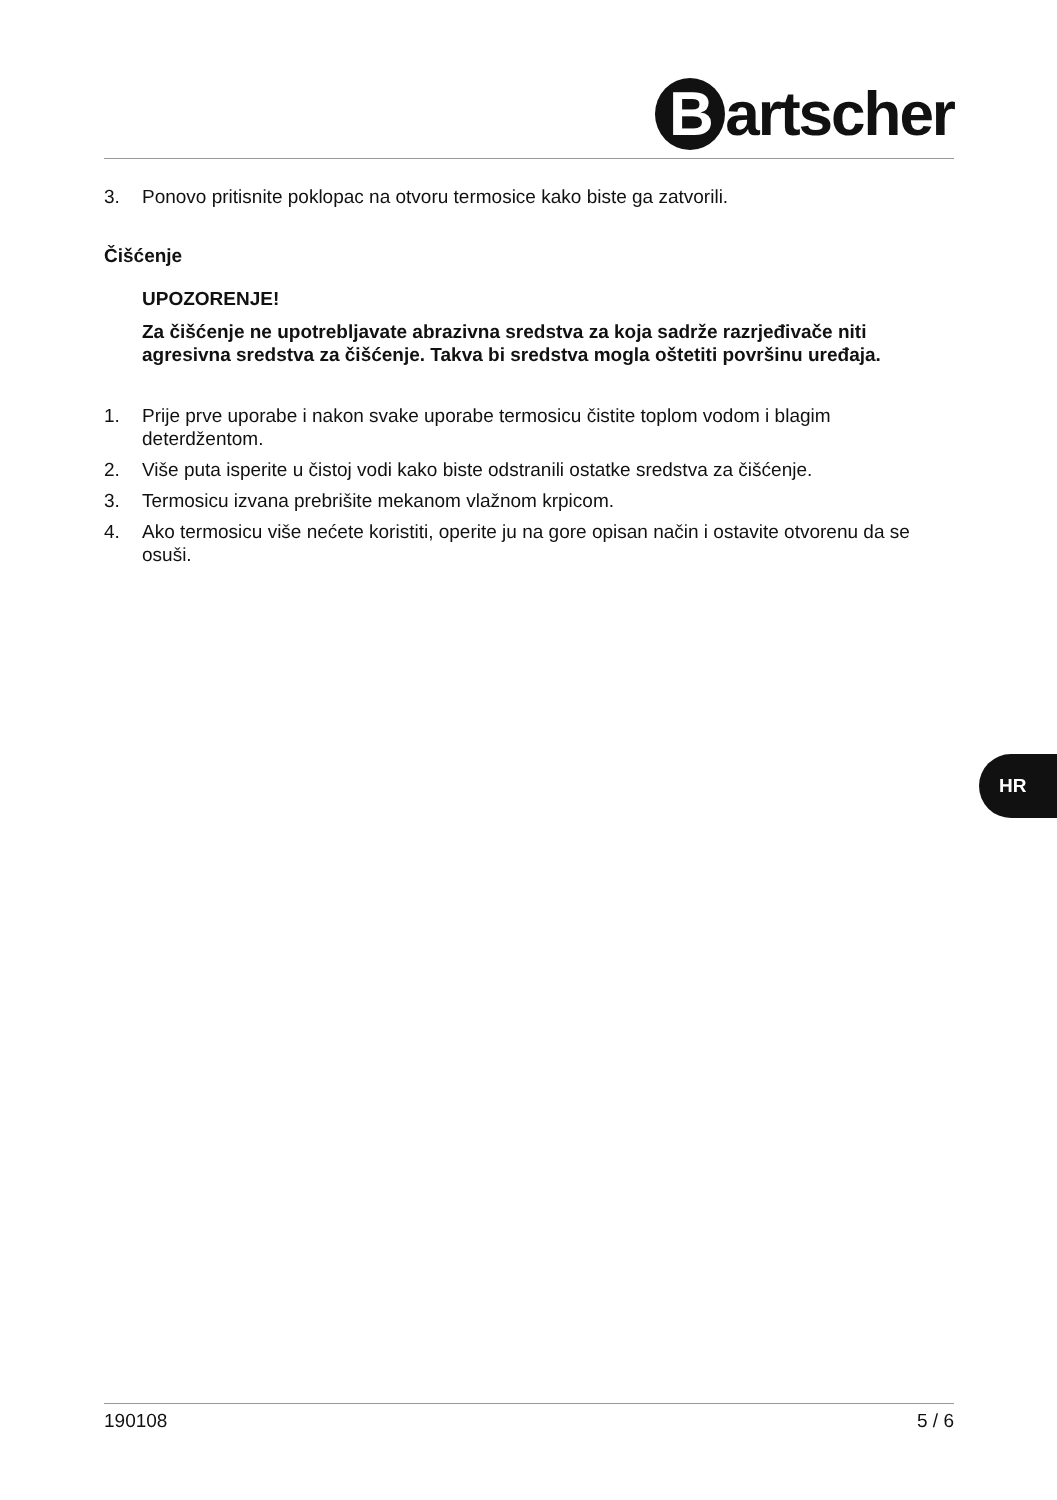Bartscher
3. Ponovo pritisnite poklopac na otvoru termosice kako biste ga zatvorili.
Čišćenje
UPOZORENJE!
Za čišćenje ne upotrebljavate abrazivna sredstva za koja sadrže razrjeđivače niti agresivna sredstva za čišćenje. Takva bi sredstva mogla oštetiti površinu uređaja.
1. Prije prve uporabe i nakon svake uporabe termosicu čistite toplom vodom i blagim deterdžentom.
2. Više puta isperite u čistoj vodi kako biste odstranili ostatke sredstva za čišćenje.
3. Termosicu izvana prebrišite mekanom vlažnom krpicom.
4. Ako termosicu više nećete koristiti, operite ju na gore opisan način i ostavite otvorenu da se osuši.
HR
190108 5 / 6